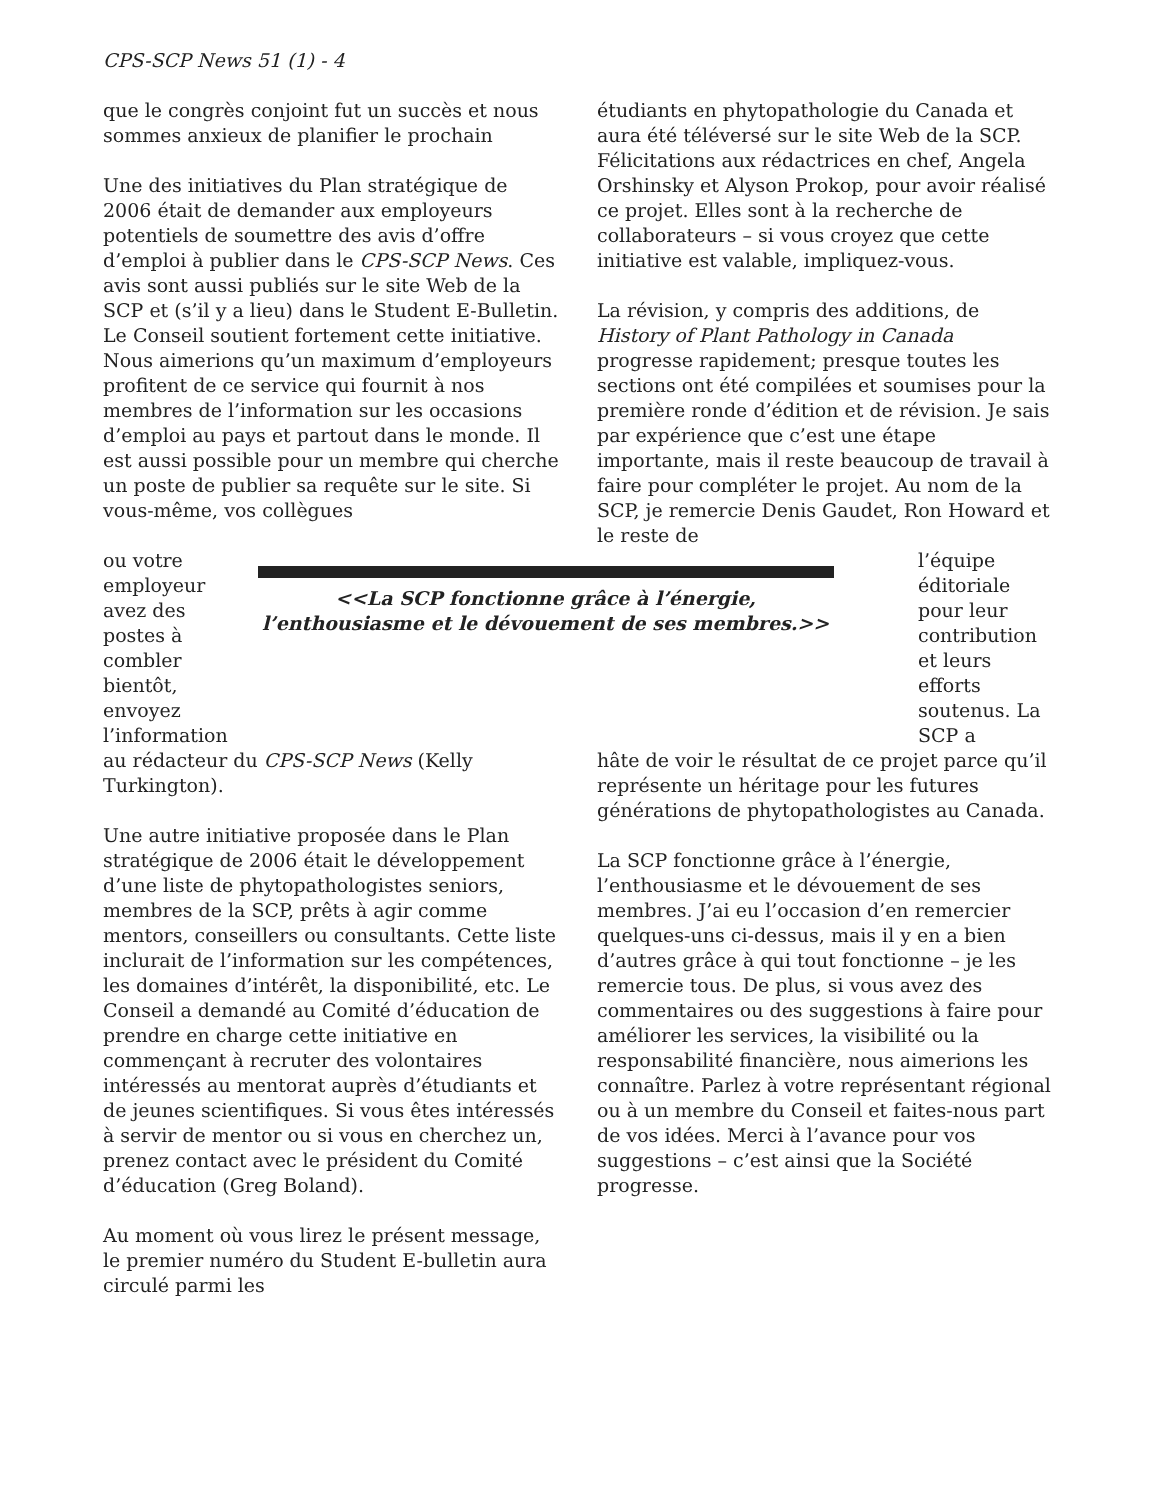CPS-SCP News 51 (1) - 4
que le congrès conjoint fut un succès et nous sommes anxieux de planifier le prochain
Une des initiatives du Plan stratégique de 2006 était de demander aux employeurs potentiels de soumettre des avis d’offre d’emploi à publier dans le CPS-SCP News. Ces avis sont aussi publiés sur le site Web de la SCP et (s’il y a lieu) dans le Student E-Bulletin. Le Conseil soutient fortement cette initiative. Nous aimerions qu’un maximum d’employeurs profitent de ce service qui fournit à nos membres de l’information sur les occasions d’emploi au pays et partout dans le monde. Il est aussi possible pour un membre qui cherche un poste de publier sa requête sur le site. Si vous-même, vos collègues
étudiants en phytopathologie du Canada et aura été téléversé sur le site Web de la SCP. Félicitations aux rédactrices en chef, Angela Orshinsky et Alyson Prokop, pour avoir réalisé ce projet. Elles sont à la recherche de collaborateurs – si vous croyez que cette initiative est valable, impliquez-vous.
La révision, y compris des additions, de History of Plant Pathology in Canada progresse rapidement; presque toutes les sections ont été compilées et soumises pour la première ronde d’édition et de révision. Je sais par expérience que c’est une étape importante, mais il reste beaucoup de travail à faire pour compléter le projet. Au nom de la SCP, je remercie Denis Gaudet, Ron Howard et le reste de
ou votre employeur avez des postes à combler bientôt, envoyez l’information
<<La SCP fonctionne grâce à l’énergie, l’enthousiasme et le dévouement de ses membres.>>
l’équipe éditoriale pour leur contribution et leurs efforts soutenus. La SCP a
au rédacteur du CPS-SCP News (Kelly Turkington).
Une autre initiative proposée dans le Plan stratégique de 2006 était le développement d’une liste de phytopathologistes seniors, membres de la SCP, prêts à agir comme mentors, conseillers ou consultants. Cette liste inclurait de l’information sur les compétences, les domaines d’intérêt, la disponibilité, etc. Le Conseil a demandé au Comité d’éducation de prendre en charge cette initiative en commençant à recruter des volontaires intéressés au mentorat auprès d’étudiants et de jeunes scientifiques. Si vous êtes intéressés à servir de mentor ou si vous en cherchez un, prenez contact avec le président du Comité d’éducation (Greg Boland).
Au moment où vous lirez le présent message, le premier numéro du Student E-bulletin aura circulé parmi les
hâte de voir le résultat de ce projet parce qu’il représente un héritage pour les futures générations de phytopathologistes au Canada.
La SCP fonctionne grâce à l’énergie, l’enthousiasme et le dévouement de ses membres. J’ai eu l’occasion d’en remercier quelques-uns ci-dessus, mais il y en a bien d’autres grâce à qui tout fonctionne – je les remercie tous. De plus, si vous avez des commentaires ou des suggestions à faire pour améliorer les services, la visibilité ou la responsabilité financière, nous aimerions les connaître. Parlez à votre représentant régional ou à un membre du Conseil et faites-nous part de vos idées. Merci à l’avance pour vos suggestions – c’est ainsi que la Société progresse.